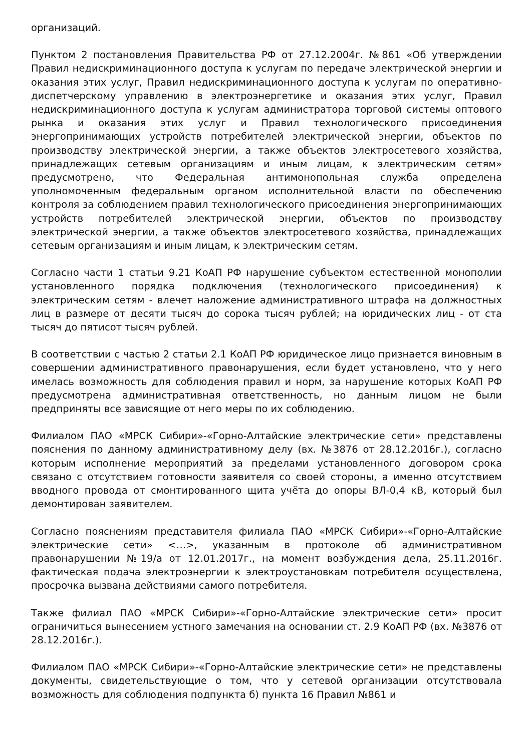организаций.
Пунктом 2 постановления Правительства РФ от 27.12.2004г. №861 «Об утверждении Правил недискриминационного доступа к услугам по передаче электрической энергии и оказания этих услуг, Правил недискриминационного доступа к услугам по оперативно-диспетчерскому управлению в электроэнергетике и оказания этих услуг, Правил недискриминационного доступа к услугам администратора торговой системы оптового рынка и оказания этих услуг и Правил технологического присоединения энергопринимающих устройств потребителей электрической энергии, объектов по производству электрической энергии, а также объектов электросетевого хозяйства, принадлежащих сетевым организациям и иным лицам, к электрическим сетям» предусмотрено, что Федеральная антимонопольная служба определена уполномоченным федеральным органом исполнительной власти по обеспечению контроля за соблюдением правил технологического присоединения энергопринимающих устройств потребителей электрической энергии, объектов по производству электрической энергии, а также объектов электросетевого хозяйства, принадлежащих сетевым организациям и иным лицам, к электрическим сетям.
Согласно части 1 статьи 9.21 КоАП РФ нарушение субъектом естественной монополии установленного порядка подключения (технологического присоединения) к электрическим сетям - влечет наложение административного штрафа на должностных лиц в размере от десяти тысяч до сорока тысяч рублей; на юридических лиц - от ста тысяч до пятисот тысяч рублей.
В соответствии с частью 2 статьи 2.1 КоАП РФ юридическое лицо признается виновным в совершении административного правонарушения, если будет установлено, что у него имелась возможность для соблюдения правил и норм, за нарушение которых КоАП РФ предусмотрена административная ответственность, но данным лицом не были предприняты все зависящие от него меры по их соблюдению.
Филиалом ПАО «МРСК Сибири»-«Горно-Алтайские электрические сети» представлены пояснения по данному административному делу (вх. №3876 от 28.12.2016г.), согласно которым исполнение мероприятий за пределами установленного договором срока связано с отсутствием готовности заявителя со своей стороны, а именно отсутствием вводного провода от смонтированного щита учёта до опоры ВЛ-0,4 кВ, который был демонтирован заявителем.
Согласно пояснениям представителя филиала ПАО «МРСК Сибири»-«Горно-Алтайские электрические сети» <…>, указанным в протоколе об административном правонарушении №19/а от 12.01.2017г., на момент возбуждения дела, 25.11.2016г. фактическая подача электроэнергии к электроустановкам потребителя осуществлена, просрочка вызвана действиями самого потребителя.
Также филиал ПАО «МРСК Сибири»-«Горно-Алтайские электрические сети» просит ограничиться вынесением устного замечания на основании ст. 2.9 КоАП РФ (вх. №3876 от 28.12.2016г.).
Филиалом ПАО «МРСК Сибири»-«Горно-Алтайские электрические сети» не представлены документы, свидетельствующие о том, что у сетевой организации отсутствовала возможность для соблюдения подпункта б) пункта 16 Правил №861 и